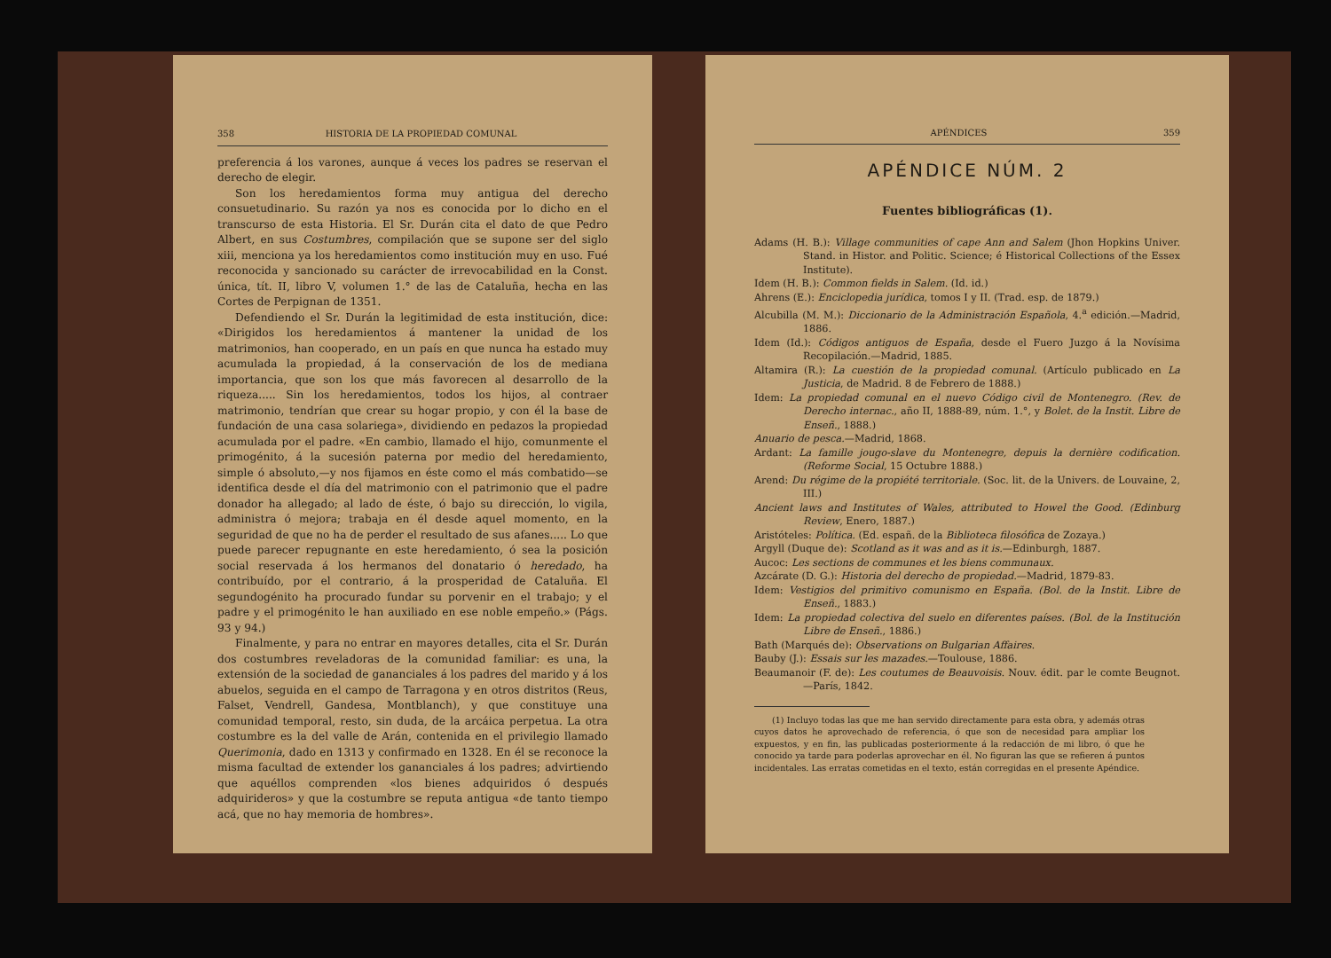358 HISTORIA DE LA PROPIEDAD COMUNAL
preferencia á los varones, aunque á veces los padres se reservan el derecho de elegir.
Son los heredamientos forma muy antigua del derecho consuetudinario. Su razón ya nos es conocida por lo dicho en el transcurso de esta Historia. El Sr. Durán cita el dato de que Pedro Albert, en sus Costumbres, compilación que se supone ser del siglo xiii, menciona ya los heredamientos como institución muy en uso. Fué reconocida y sancionado su carácter de irrevocabilidad en la Const. única, tít. II, libro V, volumen 1.° de las de Cataluña, hecha en las Cortes de Perpignan de 1351.
Defendiendo el Sr. Durán la legitimidad de esta institución, dice: «Dirigidos los heredamientos á mantener la unidad de los matrimonios, han cooperado, en un país en que nunca ha estado muy acumulada la propiedad, á la conservación de los de mediana importancia, que son los que más favorecen al desarrollo de la riqueza..... Sin los heredamientos, todos los hijos, al contraer matrimonio, tendrían que crear su hogar propio, y con él la base de fundación de una casa solariega», dividiendo en pedazos la propiedad acumulada por el padre. «En cambio, llamado el hijo, comunmente el primogénito, á la sucesión paterna por medio del heredamiento, simple ó absoluto,—y nos fijamos en éste como el más combatido—se identifica desde el día del matrimonio con el patrimonio que el padre donador ha allegado; al lado de éste, ó bajo su dirección, lo vigila, administra ó mejora; trabaja en él desde aquel momento, en la seguridad de que no ha de perder el resultado de sus afanes..... Lo que puede parecer repugnante en este heredamiento, ó sea la posición social reservada á los hermanos del donatario ó heredado, ha contribuído, por el contrario, á la prosperidad de Cataluña. El segundogénito ha procurado fundar su porvenir en el trabajo; y el padre y el primogénito le han auxiliado en ese noble empeño.» (Págs. 93 y 94.)
Finalmente, y para no entrar en mayores detalles, cita el Sr. Durán dos costumbres reveladoras de la comunidad familiar: es una, la extensión de la sociedad de gananciales á los padres del marido y á los abuelos, seguida en el campo de Tarragona y en otros distritos (Reus, Falset, Vendrell, Gandesa, Montblanch), y que constituye una comunidad temporal, resto, sin duda, de la arcáica perpetua. La otra costumbre es la del valle de Arán, contenida en el privilegio llamado Querimonia, dado en 1313 y confirmado en 1328. En él se reconoce la misma facultad de extender los gananciales á los padres; advirtiendo que aquéllos comprenden «los bienes adquiridos ó después adquirideros» y que la costumbre se reputa antigua «de tanto tiempo acá, que no hay memoria de hombres».
APÉNDICES 359
APÉNDICE NÚM. 2
Fuentes bibliográficas (1).
Adams (H. B.): Village communities of cape Ann and Salem (Jhon Hopkins Univer. Stand. in Histor. and Politic. Science; é Historical Collections of the Essex Institute).
Idem (H. B.): Common fields in Salem. (Id. id.)
Ahrens (E.): Enciclopedia jurídica, tomos I y II. (Trad. esp. de 1879.)
Alcubilla (M. M.): Diccionario de la Administración Española, 4.<sup>a</sup> edición.—Madrid, 1886.
Idem (Id.): Códigos antiguos de España, desde el Fuero Juzgo á la Novísima Recopilación.—Madrid, 1885.
Altamira (R.): La cuestión de la propiedad comunal. (Artículo publicado en La Justicia, de Madrid. 8 de Febrero de 1888.)
Idem: La propiedad comunal en el nuevo Código civil de Montenegro. (Rev. de Derecho internac., año II, 1888-89, núm. 1.°, y Bolet. de la Instit. Libre de Enseñ., 1888.)
Anuario de pesca.—Madrid, 1868.
Ardant: La famille jougo-slave du Montenegre, depuis la dernière codification. (Reforme Social, 15 Octubre 1888.)
Arend: Du régime de la propiété territoriale. (Soc. lit. de la Univers. de Louvaine, 2, III.)
Ancient laws and Institutes of Wales, attributed to Howel the Good. (Edinburg Review, Enero, 1887.)
Aristóteles: Política. (Ed. españ. de la Biblioteca filosófica de Zozaya.)
Argyll (Duque de): Scotland as it was and as it is.—Edinburgh, 1887.
Aucoc: Les sections de communes et les biens communaux.
Azcárate (D. G.): Historia del derecho de propiedad.—Madrid, 1879-83.
Idem: Vestigios del primitivo comunismo en España. (Bol. de la Instit. Libre de Enseñ., 1883.)
Idem: La propiedad colectiva del suelo en diferentes países. (Bol. de la Institución Libre de Enseñ., 1886.)
Bath (Marqués de): Observations on Bulgarian Affaires.
Bauby (J.): Essais sur les mazades.—Toulouse, 1886.
Beaumanoir (F. de): Les coutumes de Beauvoisis. Nouv. édit. par le comte Beugnot.—París, 1842.
(1) Incluyo todas las que me han servido directamente para esta obra, y además otras cuyos datos he aprovechado de referencia, ó que son de necesidad para ampliar los expuestos, y en fin, las publicadas posteriormente á la redacción de mi libro, ó que he conocido ya tarde para poderlas aprovechar en él. No figuran las que se refieren á puntos incidentales. Las erratas cometidas en el texto, están corregidas en el presente Apéndice.